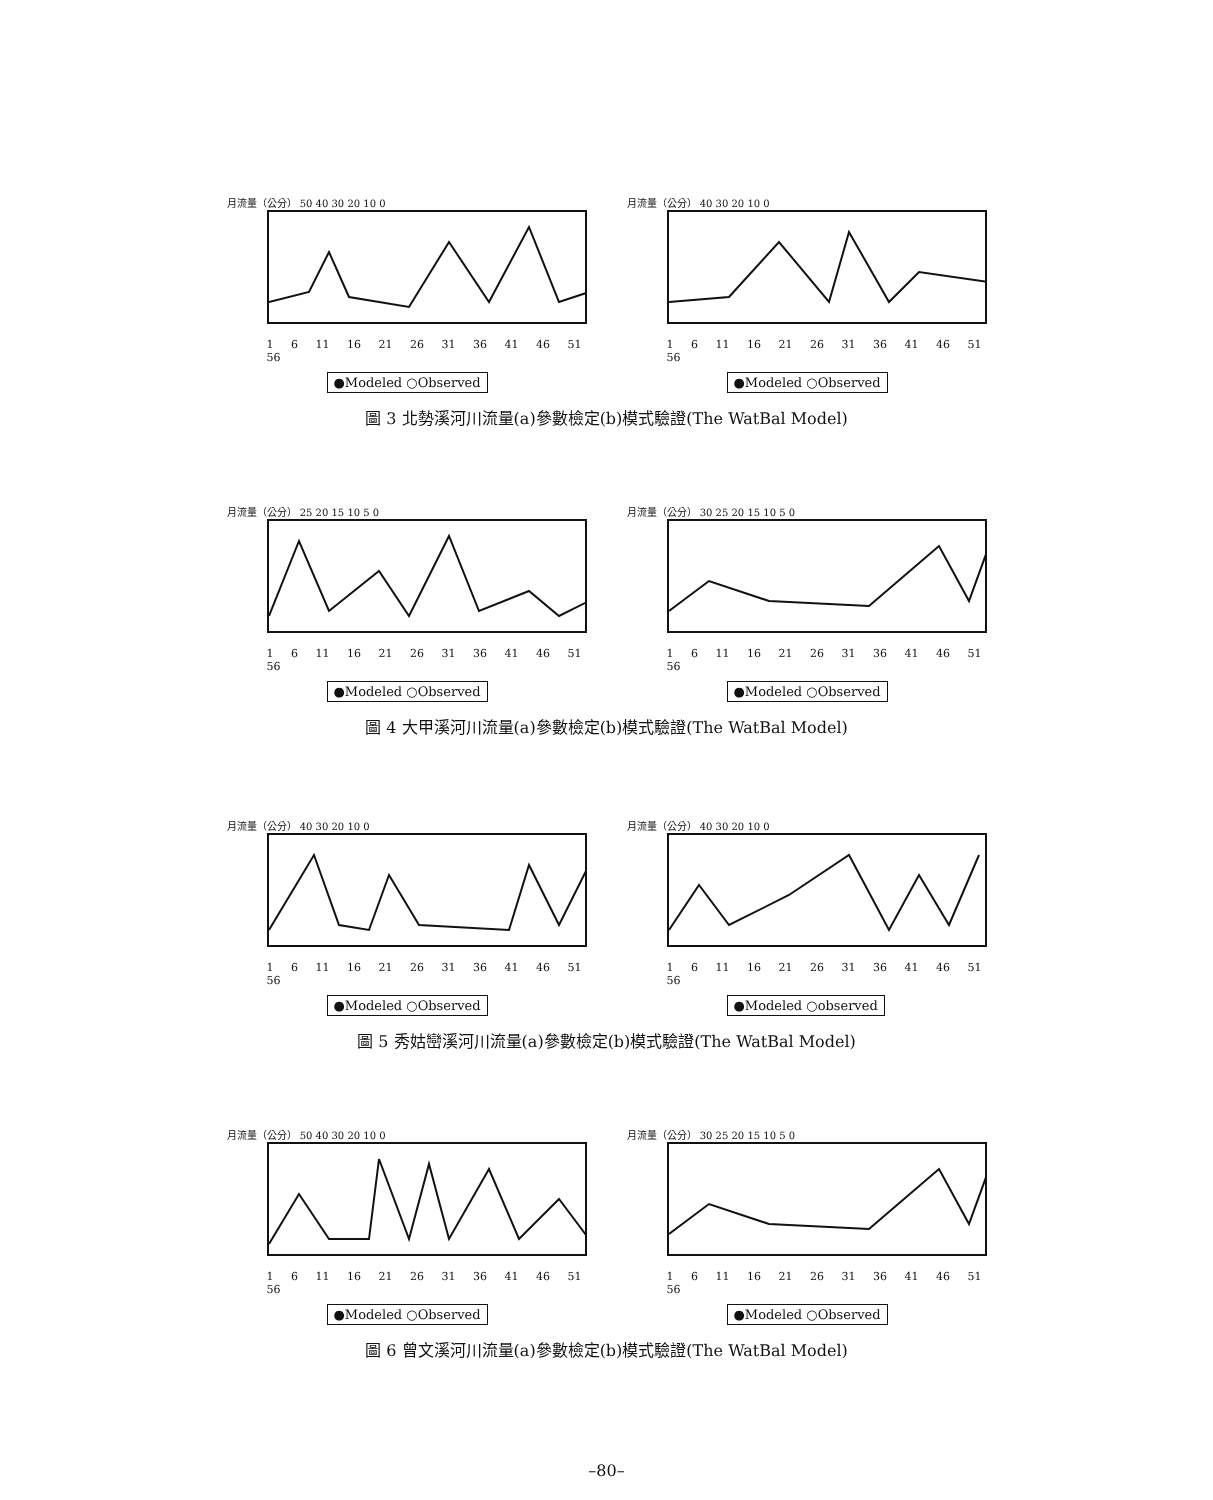月流量（公分） 50 40 30 20 10 0
1 6 11 16 21 26 31 36 41 46 51 56
●Modeled ○Observed
月流量（公分） 40 30 20 10 0
1 6 11 16 21 26 31 36 41 46 51 56
●Modeled ○Observed
圖 3 北勢溪河川流量(a)參數檢定(b)模式驗證(The WatBal Model)
月流量（公分） 25 20 15 10 5 0
1 6 11 16 21 26 31 36 41 46 51 56
●Modeled ○Observed
月流量（公分） 30 25 20 15 10 5 0
1 6 11 16 21 26 31 36 41 46 51 56
●Modeled ○Observed
圖 4 大甲溪河川流量(a)參數檢定(b)模式驗證(The WatBal Model)
月流量（公分） 40 30 20 10 0
1 6 11 16 21 26 31 36 41 46 51 56
●Modeled ○Observed
月流量（公分） 40 30 20 10 0
1 6 11 16 21 26 31 36 41 46 51 56
●Modeled ○observed
圖 5 秀姑巒溪河川流量(a)參數檢定(b)模式驗證(The WatBal Model)
月流量（公分） 50 40 30 20 10 0
1 6 11 16 21 26 31 36 41 46 51 56
●Modeled ○Observed
月流量（公分） 30 25 20 15 10 5 0
1 6 11 16 21 26 31 36 41 46 51 56
●Modeled ○Observed
圖 6 曾文溪河川流量(a)參數檢定(b)模式驗證(The WatBal Model)
–80–